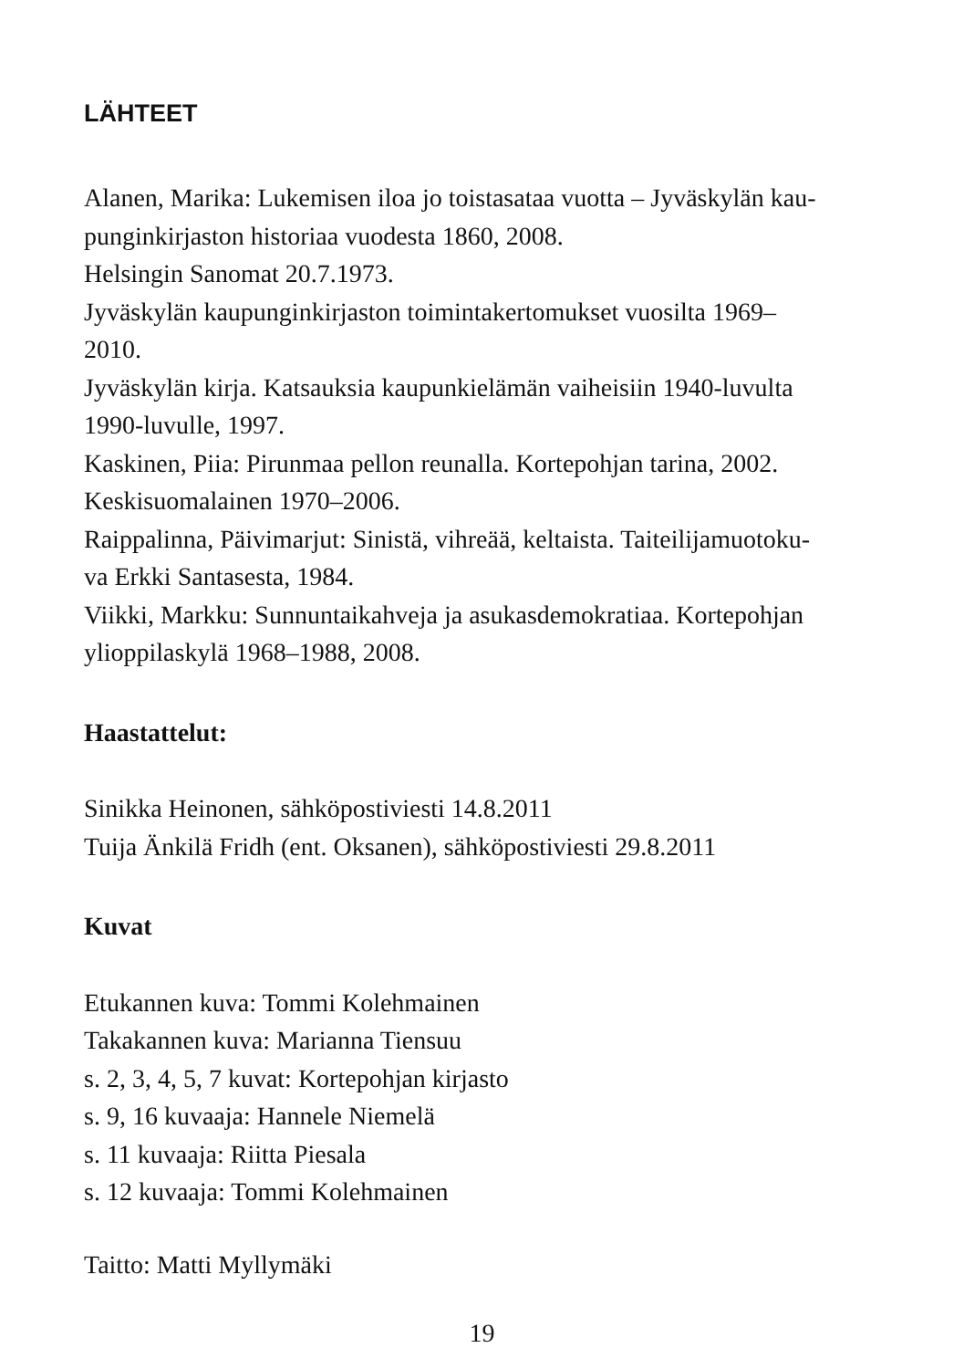LÄHTEET
Alanen, Marika: Lukemisen iloa jo toistasataa vuotta – Jyväskylän kau-
punginkirjaston historiaa vuodesta 1860, 2008.
Helsingin Sanomat 20.7.1973.
Jyväskylän kaupunginkirjaston toimintakertomukset vuosilta 1969–
2010.
Jyväskylän kirja. Katsauksia kaupunkielämän vaiheisiin 1940-luvulta
1990-luvulle, 1997.
Kaskinen, Piia: Pirunmaa pellon reunalla. Kortepohjan tarina, 2002.
Keskisuomalainen 1970–2006.
Raippalinna, Päivimarjut: Sinistä, vihreää, keltaista. Taiteilijamuotoku-
va Erkki Santasesta, 1984.
Viikki, Markku: Sunnuntaikahveja ja asukasdemokratiaa. Kortepohjan
ylioppilaskylä 1968–1988, 2008.
Haastattelut:
Sinikka Heinonen, sähköpostiviesti 14.8.2011
Tuija Änkilä Fridh (ent. Oksanen), sähköpostiviesti 29.8.2011
Kuvat
Etukannen kuva: Tommi Kolehmainen
Takakannen kuva: Marianna Tiensuu
s. 2, 3, 4, 5, 7 kuvat: Kortepohjan kirjasto
s. 9, 16 kuvaaja: Hannele Niemelä
s. 11 kuvaaja: Riitta Piesala
s. 12 kuvaaja: Tommi Kolehmainen
Taitto: Matti Myllymäki
19